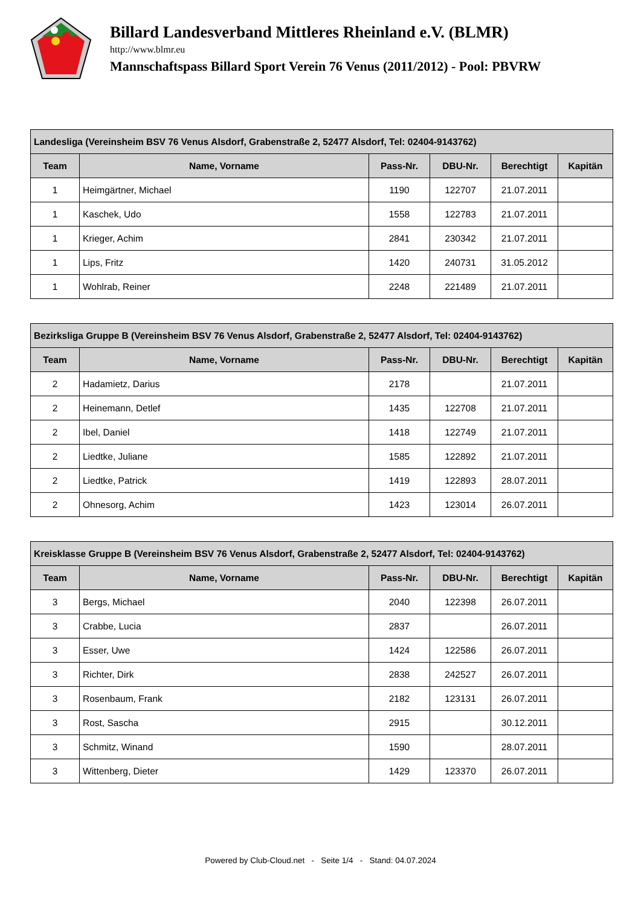Billard Landesverband Mittleres Rheinland e.V. (BLMR)
http://www.blmr.eu
Mannschaftspass Billard Sport Verein 76 Venus (2011/2012) - Pool: PBVRW
| Landesliga (Vereinsheim BSV 76 Venus Alsdorf, Grabenstraße 2, 52477 Alsdorf, Tel: 02404-9143762) | | | | | |
| --- | --- | --- | --- | --- | --- |
| Team | Name, Vorname | Pass-Nr. | DBU-Nr. | Berechtigt | Kapitän |
| 1 | Heimgärtner, Michael | 1190 | 122707 | 21.07.2011 | |
| 1 | Kaschek, Udo | 1558 | 122783 | 21.07.2011 | |
| 1 | Krieger, Achim | 2841 | 230342 | 21.07.2011 | |
| 1 | Lips, Fritz | 1420 | 240731 | 31.05.2012 | |
| 1 | Wohlrab, Reiner | 2248 | 221489 | 21.07.2011 | |
| Bezirksliga Gruppe B (Vereinsheim BSV 76 Venus Alsdorf, Grabenstraße 2, 52477 Alsdorf, Tel: 02404-9143762) | | | | | |
| --- | --- | --- | --- | --- | --- |
| Team | Name, Vorname | Pass-Nr. | DBU-Nr. | Berechtigt | Kapitän |
| 2 | Hadamietz, Darius | 2178 | | 21.07.2011 | |
| 2 | Heinemann, Detlef | 1435 | 122708 | 21.07.2011 | |
| 2 | Ibel, Daniel | 1418 | 122749 | 21.07.2011 | |
| 2 | Liedtke, Juliane | 1585 | 122892 | 21.07.2011 | |
| 2 | Liedtke, Patrick | 1419 | 122893 | 28.07.2011 | |
| 2 | Ohnesorg, Achim | 1423 | 123014 | 26.07.2011 | |
| Kreisklasse Gruppe B (Vereinsheim BSV 76 Venus Alsdorf, Grabenstraße 2, 52477 Alsdorf, Tel: 02404-9143762) | | | | | |
| --- | --- | --- | --- | --- | --- |
| Team | Name, Vorname | Pass-Nr. | DBU-Nr. | Berechtigt | Kapitän |
| 3 | Bergs, Michael | 2040 | 122398 | 26.07.2011 | |
| 3 | Crabbe, Lucia | 2837 | | 26.07.2011 | |
| 3 | Esser, Uwe | 1424 | 122586 | 26.07.2011 | |
| 3 | Richter, Dirk | 2838 | 242527 | 26.07.2011 | |
| 3 | Rosenbaum, Frank | 2182 | 123131 | 26.07.2011 | |
| 3 | Rost, Sascha | 2915 | | 30.12.2011 | |
| 3 | Schmitz, Winand | 1590 | | 28.07.2011 | |
| 3 | Wittenberg, Dieter | 1429 | 123370 | 26.07.2011 | |
Powered by Club-Cloud.net - Seite 1/4 - Stand: 04.07.2024